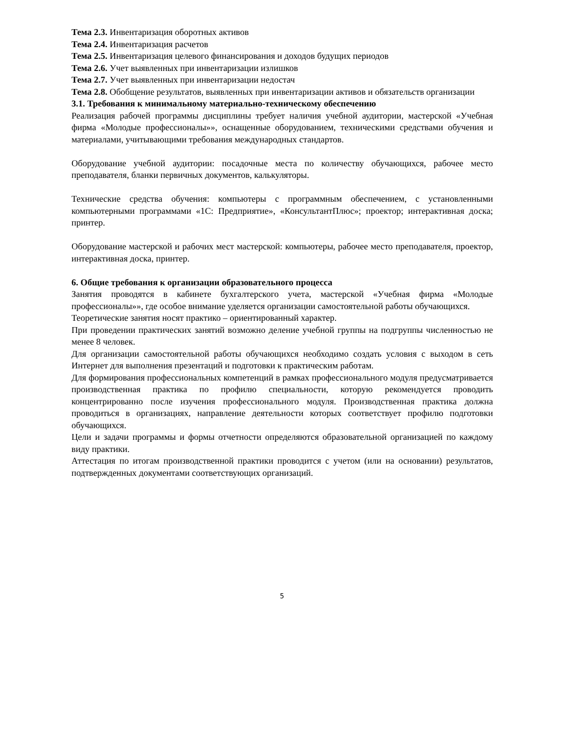Тема 2.3. Инвентаризация оборотных активов
Тема 2.4. Инвентаризация расчетов
Тема 2.5. Инвентаризация целевого финансирования и доходов будущих периодов
Тема 2.6. Учет выявленных при инвентаризации излишков
Тема 2.7. Учет выявленных при инвентаризации недостач
Тема 2.8. Обобщение результатов, выявленных при инвентаризации активов и обязательств организации
3.1. Требования к минимальному материально-техническому обеспечению
Реализация рабочей программы дисциплины требует наличия учебной аудитории, мастерской «Учебная фирма «Молодые профессионалы»», оснащенные оборудованием, техническими средствами обучения и материалами, учитывающими требования международных стандартов.
Оборудование учебной аудитории: посадочные места по количеству обучающихся, рабочее место преподавателя, бланки первичных документов, калькуляторы.
Технические средства обучения: компьютеры с программным обеспечением, с установленными компьютерными программами «1С: Предприятие», «КонсультантПлюс»; проектор; интерактивная доска; принтер.
Оборудование мастерской и рабочих мест мастерской: компьютеры, рабочее место преподавателя, проектор, интерактивная доска, принтер.
6. Общие требования к организации образовательного процесса
Занятия проводятся в кабинете бухгалтерского учета, мастерской «Учебная фирма «Молодые профессионалы»», где особое внимание уделяется организации самостоятельной работы обучающихся.
Теоретические занятия носят практико – ориентированный характер.
При проведении практических занятий возможно деление учебной группы на подгруппы численностью не менее 8 человек.
Для организации самостоятельной работы обучающихся необходимо создать условия с выходом в сеть Интернет для выполнения презентаций и подготовки к практическим работам.
Для формирования профессиональных компетенций в рамках профессионального модуля предусматривается производственная практика по профилю специальности, которую рекомендуется проводить концентрированно после изучения профессионального модуля. Производственная практика должна проводиться в организациях, направление деятельности которых соответствует профилю подготовки обучающихся.
Цели и задачи программы и формы отчетности определяются образовательной организацией по каждому виду практики.
Аттестация по итогам производственной практики проводится с учетом (или на основании) результатов, подтвержденных документами соответствующих организаций.
5